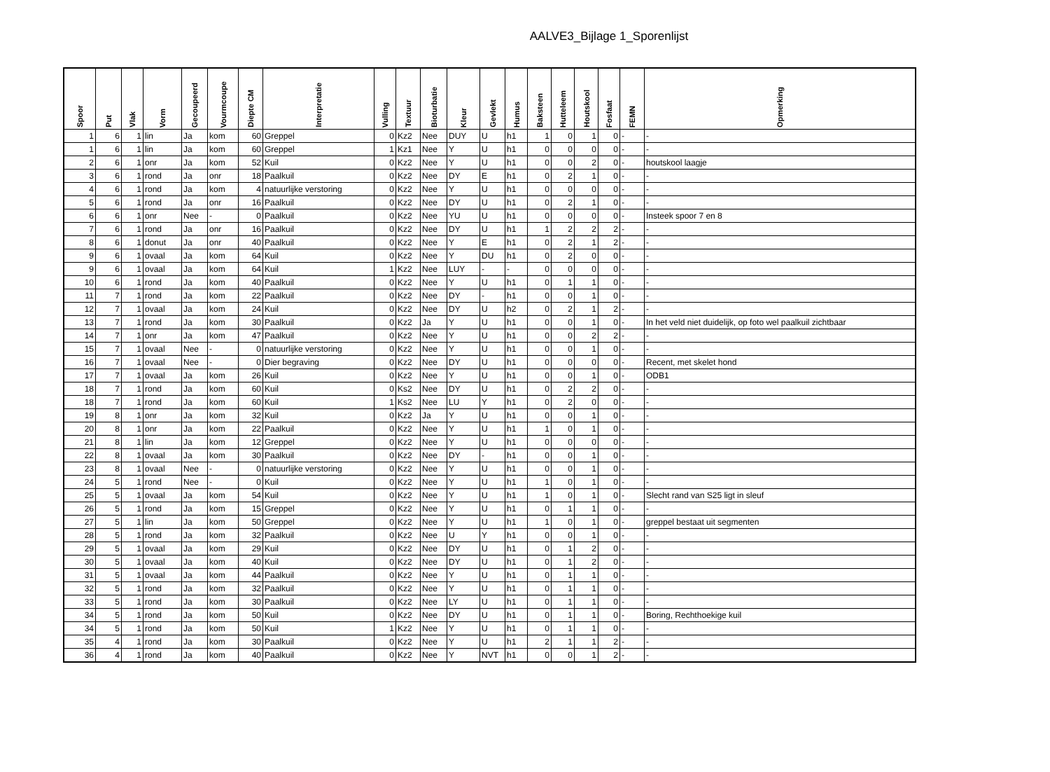AALVE3_Bijlage 1_Sporenlijst
| Spoor | Put | Vlak | Vorm | Gecoupeerd | Vourmcoupe | Diepte CM | Interpretatie | Vulling | Textuur | Bioturbatie | Kleur | Gevlekt | Humus | Baksteen | Hutteleem | Houtskool | Fosfaat | FEMN | Opmerking |
| --- | --- | --- | --- | --- | --- | --- | --- | --- | --- | --- | --- | --- | --- | --- | --- | --- | --- | --- | --- |
| 1 | 6 | 1 | lin | Ja | kom | 60 | Greppel | 0 | Kz2 | Nee | DUY | U | h1 | 1 | 0 | 1 | 0 | - | - |
| 1 | 6 | 1 | lin | Ja | kom | 60 | Greppel | 1 | Kz1 | Nee | Y | U | h1 | 0 | 0 | 0 | 0 | - | - |
| 2 | 6 | 1 | onr | Ja | kom | 52 | Kuil | 0 | Kz2 | Nee | Y | U | h1 | 0 | 0 | 2 | 0 | - | houtskool laagje |
| 3 | 6 | 1 | rond | Ja | onr | 18 | Paalkuil | 0 | Kz2 | Nee | DY | E | h1 | 0 | 2 | 1 | 0 | - | - |
| 4 | 6 | 1 | rond | Ja | kom | 4 | natuurlijke verstoring | 0 | Kz2 | Nee | Y | U | h1 | 0 | 0 | 0 | 0 | - | - |
| 5 | 6 | 1 | rond | Ja | onr | 16 | Paalkuil | 0 | Kz2 | Nee | DY | U | h1 | 0 | 2 | 1 | 0 | - | - |
| 6 | 6 | 1 | onr | Nee | - | 0 | Paalkuil | 0 | Kz2 | Nee | YU | U | h1 | 0 | 0 | 0 | 0 | - | Insteek spoor 7 en 8 |
| 7 | 6 | 1 | rond | Ja | onr | 16 | Paalkuil | 0 | Kz2 | Nee | DY | U | h1 | 1 | 2 | 2 | 2 | - | - |
| 8 | 6 | 1 | donut | Ja | onr | 40 | Paalkuil | 0 | Kz2 | Nee | Y | E | h1 | 0 | 2 | 1 | 2 | - | - |
| 9 | 6 | 1 | ovaal | Ja | kom | 64 | Kuil | 0 | Kz2 | Nee | Y | DU | h1 | 0 | 2 | 0 | 0 | - | - |
| 9 | 6 | 1 | ovaal | Ja | kom | 64 | Kuil | 1 | Kz2 | Nee | LUY | - | - | 0 | 0 | 0 | 0 | - | - |
| 10 | 6 | 1 | rond | Ja | kom | 40 | Paalkuil | 0 | Kz2 | Nee | Y | U | h1 | 0 | 1 | 1 | 0 | - | - |
| 11 | 7 | 1 | rond | Ja | kom | 22 | Paalkuil | 0 | Kz2 | Nee | DY | - | h1 | 0 | 0 | 1 | 0 | - | - |
| 12 | 7 | 1 | ovaal | Ja | kom | 24 | Kuil | 0 | Kz2 | Nee | DY | U | h2 | 0 | 2 | 1 | 2 | - | - |
| 13 | 7 | 1 | rond | Ja | kom | 30 | Paalkuil | 0 | Kz2 | Ja | Y | U | h1 | 0 | 0 | 1 | 0 | - | In het veld niet duidelijk, op foto wel paalkuil zichtbaar |
| 14 | 7 | 1 | onr | Ja | kom | 47 | Paalkuil | 0 | Kz2 | Nee | Y | U | h1 | 0 | 0 | 2 | 2 | - | - |
| 15 | 7 | 1 | ovaal | Nee | - | 0 | natuurlijke verstoring | 0 | Kz2 | Nee | Y | U | h1 | 0 | 0 | 1 | 0 | - | - |
| 16 | 7 | 1 | ovaal | Nee | - | 0 | Dier begraving | 0 | Kz2 | Nee | DY | U | h1 | 0 | 0 | 0 | 0 | - | Recent, met skelet hond |
| 17 | 7 | 1 | ovaal | Ja | kom | 26 | Kuil | 0 | Kz2 | Nee | Y | U | h1 | 0 | 0 | 1 | 0 | - | ODB1 |
| 18 | 7 | 1 | rond | Ja | kom | 60 | Kuil | 0 | Ks2 | Nee | DY | U | h1 | 0 | 2 | 2 | 0 | - | - |
| 18 | 7 | 1 | rond | Ja | kom | 60 | Kuil | 1 | Ks2 | Nee | LU | Y | h1 | 0 | 2 | 0 | 0 | - | - |
| 19 | 8 | 1 | onr | Ja | kom | 32 | Kuil | 0 | Kz2 | Ja | Y | U | h1 | 0 | 0 | 1 | 0 | - | - |
| 20 | 8 | 1 | onr | Ja | kom | 22 | Paalkuil | 0 | Kz2 | Nee | Y | U | h1 | 1 | 0 | 1 | 0 | - | - |
| 21 | 8 | 1 | lin | Ja | kom | 12 | Greppel | 0 | Kz2 | Nee | Y | U | h1 | 0 | 0 | 0 | 0 | - | - |
| 22 | 8 | 1 | ovaal | Ja | kom | 30 | Paalkuil | 0 | Kz2 | Nee | DY | - | h1 | 0 | 0 | 1 | 0 | - | - |
| 23 | 8 | 1 | ovaal | Nee | - | 0 | natuurlijke verstoring | 0 | Kz2 | Nee | Y | U | h1 | 0 | 0 | 1 | 0 | - | - |
| 24 | 5 | 1 | rond | Nee | - | 0 | Kuil | 0 | Kz2 | Nee | Y | U | h1 | 1 | 0 | 1 | 0 | - | - |
| 25 | 5 | 1 | ovaal | Ja | kom | 54 | Kuil | 0 | Kz2 | Nee | Y | U | h1 | 1 | 0 | 1 | 0 | - | Slecht rand van S25 ligt in sleuf |
| 26 | 5 | 1 | rond | Ja | kom | 15 | Greppel | 0 | Kz2 | Nee | Y | U | h1 | 0 | 1 | 1 | 0 | - | - |
| 27 | 5 | 1 | lin | Ja | kom | 50 | Greppel | 0 | Kz2 | Nee | Y | U | h1 | 1 | 0 | 1 | 0 | - | greppel bestaat uit segmenten |
| 28 | 5 | 1 | rond | Ja | kom | 32 | Paalkuil | 0 | Kz2 | Nee | U | Y | h1 | 0 | 0 | 1 | 0 | - | - |
| 29 | 5 | 1 | ovaal | Ja | kom | 29 | Kuil | 0 | Kz2 | Nee | DY | U | h1 | 0 | 1 | 2 | 0 | - | - |
| 30 | 5 | 1 | ovaal | Ja | kom | 40 | Kuil | 0 | Kz2 | Nee | DY | U | h1 | 0 | 1 | 2 | 0 | - | - |
| 31 | 5 | 1 | ovaal | Ja | kom | 44 | Paalkuil | 0 | Kz2 | Nee | Y | U | h1 | 0 | 1 | 1 | 0 | - | - |
| 32 | 5 | 1 | rond | Ja | kom | 32 | Paalkuil | 0 | Kz2 | Nee | Y | U | h1 | 0 | 1 | 1 | 0 | - | - |
| 33 | 5 | 1 | rond | Ja | kom | 30 | Paalkuil | 0 | Kz2 | Nee | LY | U | h1 | 0 | 1 | 1 | 0 | - | - |
| 34 | 5 | 1 | rond | Ja | kom | 50 | Kuil | 0 | Kz2 | Nee | DY | U | h1 | 0 | 1 | 1 | 0 | - | Boring, Rechthoekige kuil |
| 34 | 5 | 1 | rond | Ja | kom | 50 | Kuil | 1 | Kz2 | Nee | Y | U | h1 | 0 | 1 | 1 | 0 | - | - |
| 35 | 4 | 1 | rond | Ja | kom | 30 | Paalkuil | 0 | Kz2 | Nee | Y | U | h1 | 2 | 1 | 1 | 2 | - | - |
| 36 | 4 | 1 | rond | Ja | kom | 40 | Paalkuil | 0 | Kz2 | Nee | Y | NVT | h1 | 0 | 0 | 1 | 2 | - | - |